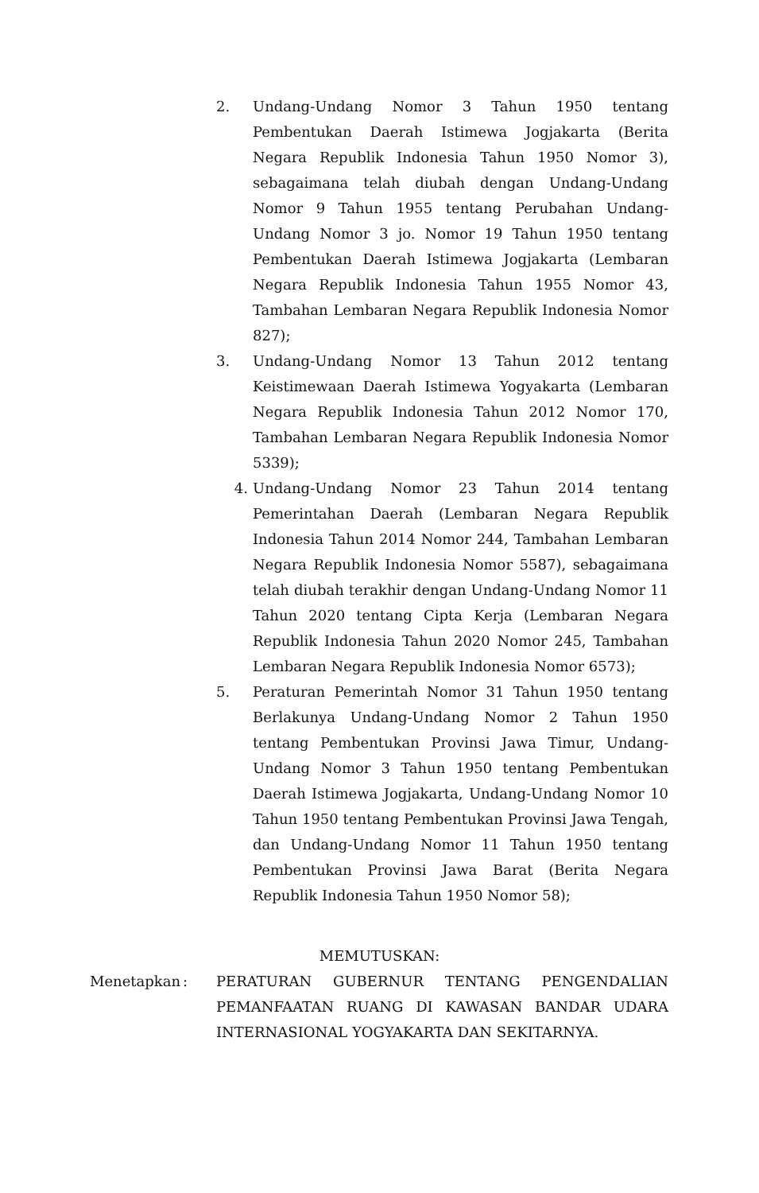2. Undang-Undang Nomor 3 Tahun 1950 tentang Pembentukan Daerah Istimewa Jogjakarta (Berita Negara Republik Indonesia Tahun 1950 Nomor 3), sebagaimana telah diubah dengan Undang-Undang Nomor 9 Tahun 1955 tentang Perubahan Undang-Undang Nomor 3 jo. Nomor 19 Tahun 1950 tentang Pembentukan Daerah Istimewa Jogjakarta (Lembaran Negara Republik Indonesia Tahun 1955 Nomor 43, Tambahan Lembaran Negara Republik Indonesia Nomor 827);
3. Undang-Undang Nomor 13 Tahun 2012 tentang Keistimewaan Daerah Istimewa Yogyakarta (Lembaran Negara Republik Indonesia Tahun 2012 Nomor 170, Tambahan Lembaran Negara Republik Indonesia Nomor 5339);
4. Undang-Undang Nomor 23 Tahun 2014 tentang Pemerintahan Daerah (Lembaran Negara Republik Indonesia Tahun 2014 Nomor 244, Tambahan Lembaran Negara Republik Indonesia Nomor 5587), sebagaimana telah diubah terakhir dengan Undang-Undang Nomor 11 Tahun 2020 tentang Cipta Kerja (Lembaran Negara Republik Indonesia Tahun 2020 Nomor 245, Tambahan Lembaran Negara Republik Indonesia Nomor 6573);
5. Peraturan Pemerintah Nomor 31 Tahun 1950 tentang Berlakunya Undang-Undang Nomor 2 Tahun 1950 tentang Pembentukan Provinsi Jawa Timur, Undang-Undang Nomor 3 Tahun 1950 tentang Pembentukan Daerah Istimewa Jogjakarta, Undang-Undang Nomor 10 Tahun 1950 tentang Pembentukan Provinsi Jawa Tengah, dan Undang-Undang Nomor 11 Tahun 1950 tentang Pembentukan Provinsi Jawa Barat (Berita Negara Republik Indonesia Tahun 1950 Nomor 58);
MEMUTUSKAN:
Menetapkan : PERATURAN GUBERNUR TENTANG PENGENDALIAN PEMANFAATAN RUANG DI KAWASAN BANDAR UDARA INTERNASIONAL YOGYAKARTA DAN SEKITARNYA.